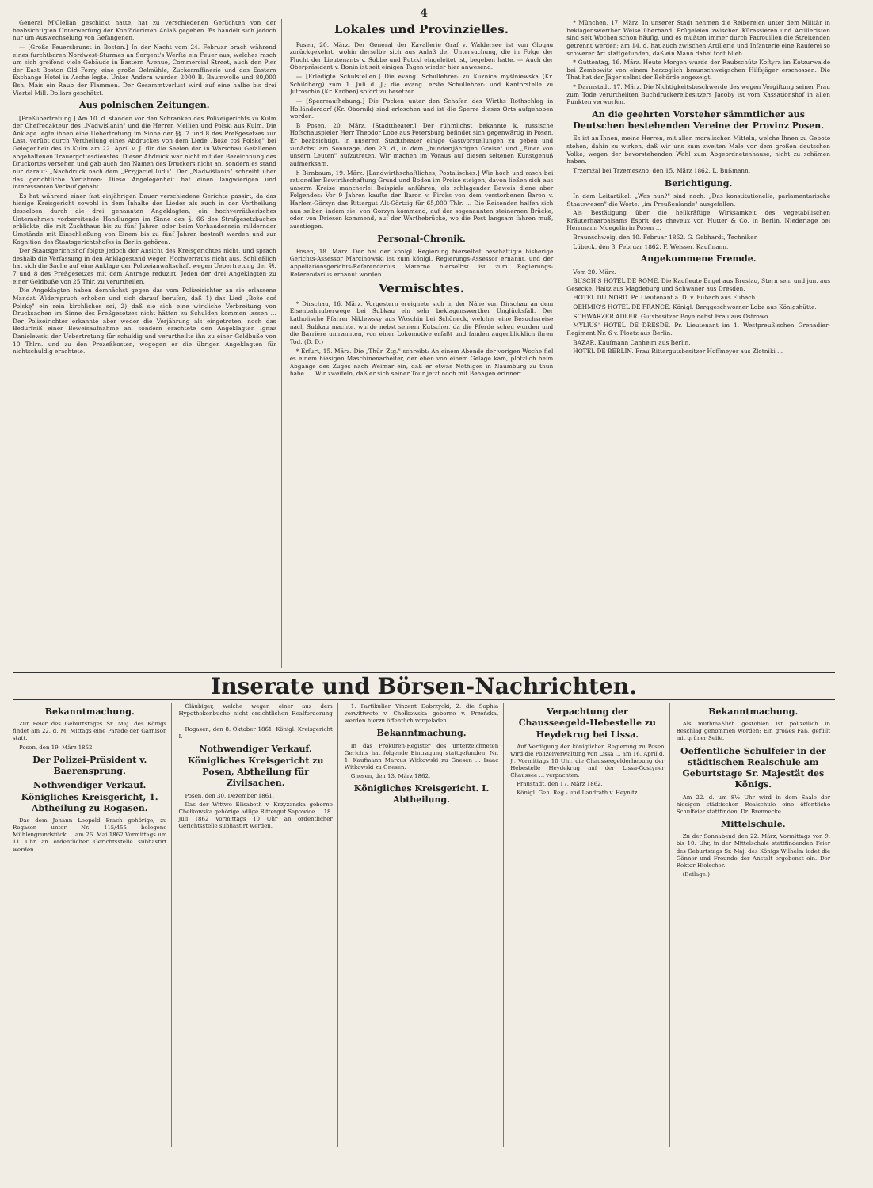4
General M'Clellan geschickt hatte, hat zu verschiedenen Gerüchten von der beabsichtigten Unterwerfung der Konföderirten Anlaß gegeben. Es handelt sich jedoch nur um Auswechselung von Gefangenen.
— [Große Feuersbrunst in Boston.] In der Nacht vom 24. Februar brach während eines furchtbaren Nordwest-Sturmes an Sargent's Werfte ein Feuer aus, welches rasch um sich greifend viele Gebäude in Eastern Avenue, Commercial Street, auch den Pier der East Boston Old Ferry, eine große Oelmühle, Zuckerraffinerie und das Eastern Exchange Hotel in Asche legte. Unter Andern wurden 2000 B. Baumwolle und 80,000 Bsh. Mais ein Raub der Flammen. Der Gesammtverlust wird auf eine halbe bis drei Viertel Mill. Dollars geschätzt.
Aus polnischen Zeitungen.
[Preßübertretung.] Am 10. d. standen vor den Schranken des Polizeigerichts zu Kulm der Chefredakteur des „Nadwiślanin" und die Herren Mellien und Polski aus Kulm. Die Anklage legte ihnen eine Uebertretung im Sinne der §§. 7 und 8 des Preßgesetzes zur Last, verübt durch Vertheilung eines Abdruckes von dem Liede „Boże coś Polskę" bei Gelegenheit des in Kulm am 22. April v. J. für die Seelen der in Warschau Gefallenen abgehaltenen Trauergottesdienstes. Dieser Abdruck war nicht mit der Bezeichnung des Druckortes versehen und gab auch den Namen des Druckers nicht an, sondern es stand nur darauf: „Nachdruck nach dem „Przyjaciel ludu". Der „Nadwiślanin" schreibt über das gerichtliche Verfahren: Diese Angelegenheit hat einen langwierigen und interessanten Verlauf gehabt.
Es hat während einer fast einjährigen Dauer verschiedene Gerichte passirt, da das hiesige Kreisgericht sowohl in dem Inhalte des Liedes als auch in der Vertheilung desselben durch die drei genannten Angeklagten, ein hochverrätherisches Unternehmen vorbereitende Handlungen im Sinne des §. 66 des Strafgesetzbuches erblickte, die mit Zuchthaus bis zu fünf Jahren oder beim Vorhandensein mildernder Umstände mit Einschließung von Einem bis zu fünf Jahren bestraft werden und zur Kognition des Staatsgerichtshofes in Berlin gehören.
Der Staatsgerichtshof folgte jedoch der Ansicht des Kreisgerichtes nicht, und sprach deshalb die Verfassung in den Anklagestand wegen Hochverraths nicht aus. Schließlich hat sich die Sache auf eine Anklage der Polizeianwaltschaft wegen Uebertretung der §§. 7 und 8 des Preßgesetzes mit dem Antrage reduzirt, Jeden der drei Angeklagten zu einer Geldbuße von 25 Thlr. zu verurtheilen.
Die Angeklagten haben demnächst gegen das vom Polizeirichter an sie erlassene Mandat Widerspruch erhoben und sich darauf berufen, daß 1) das Lied „Boże coś Polskę" ein rein kirchliches sei, 2) daß sie sich eine wirkliche Verbreitung von Drucksachen im Sinne des Preßgesetzes nicht hätten zu Schulden kommen lassen ... Der Polizeirichter erkannte aber weder die Verjährung als eingetreten, noch das Bedürfniß einer Beweisaufnahme an, sondern erachtete den Angeklagten Ignaz Danielewski der Uebertretung für schuldig und verurtheilte ihn zu einer Geldbuße von 10 Thlrn. und zu den Prozeßkosten, wogegen er die übrigen Angeklagten für nichtschuldig erachtete.
Lokales und Provinzielles.
Posen, 20. März. Der General der Kavallerie Graf v. Waldersee ist von Glogau zurückgekehrt, wohin derselbe sich aus Anlaß der Untersuchung, die in Folge der Flucht der Lieutenants v. Sobbe und Putzki eingeleitet ist, begeben hatte. — Auch der Oberpräsident v. Bonin ist seit einigen Tagen wieder hier anwesend.
— [Erledigte Schulstellen.] Die evang. Schullehrer- zu Kuznica myślniewska (Kr. Schildberg) zum 1. Juli d. J.; die evang. erste Schullehrer- und Kantorstelle zu Jutroschin (Kr. Kröben) sofort zu besetzen.
— [Sperreaufhebung.] Die Pocken unter den Schafen des Wirths Rothschlag in Holländerdorf (Kr. Obornik) sind erloschen und ist die Sperre dieses Orts aufgehoben worden.
B Posen, 20. März. [Stadttheater.] Der rühmlichst bekannte k. russische Hofschauspieler Herr Theodor Lobe aus Petersburg befindet sich gegenwärtig in Posen. Er beabsichtigt, in unserem Stadttheater einige Gastvorstellungen zu geben und zunächst am Sonntage, den 23. d., in dem „hundertjährigen Greise" und „Einer von unsern Leuten" aufzutreten. Wir machen im Voraus auf diesen seltenen Kunstgenuß aufmerksam.
h Birnbaum, 19. März. [Landwirthschaftliches; Postalisches.] Wie hoch und rasch bei rationeller Bewirthschaftung Grund und Boden im Preise steigen, davon ließen sich aus unserm Kreise mancherlei Beispiele anführen; als schlagender Beweis diene aber Folgendes: Vor 9 Jahren kaufte der Baron v. Fircks von dem verstorbenen Baron v. Harlem-Görzyn das Rittergut Alt-Görtzig für 65,000 Thlr. ... Die Reisenden halfen sich nun selber, indem sie, von Gorzyn kommend, auf der sogenannten steinernen Brücke, oder von Driesen kommend, auf der Warthebrücke, wo die Post langsam fahren muß, ausstiegen.
Personal-Chronik.
Posen, 18. März. Der bei der königl. Regierung hierselbst beschäftigte bisherige Gerichts-Assessor Marcinowski ist zum königl. Regierungs-Assessor ernannt, und der Appellationsgerichts-Referendarius Materne hierselbst ist zum Regierungs-Referendarius ernannt worden.
Vermischtes.
* Dirschau, 16. März. Vorgestern ereignete sich in der Nähe von Dirschau an dem Eisenbahnuberwege bei Subkau ein sehr beklagenswerther Unglücksfall. Der katholische Pfarrer Niklewsky aus Woschin bei Schöneck, welcher eine Besuchsreise nach Subkau machte, wurde nebst seinem Kutscher, da die Pferde scheu wurden und die Barrière umrannten, von einer Lokomotive erfaßt und fanden augenblicklich ihren Tod. (D. D.)
* Erfurt, 15. März. Die „Thür. Ztg." schreibt: An einem Abende der vorigen Woche fiel es einem hiesigen Maschinenarbeiter, der eben von einem Gelage kam, plötzlich beim Abgange des Zuges nach Weimar ein, daß er etwas Nöthiges in Naumburg zu thun habe. ... Wir zweifeln, daß er sich seiner Tour jetzt noch mit Behagen erinnert.
* München, 17. März. In unserer Stadt nehmen die Reibereien unter dem Militär in beklagenswerther Weise überhand. Prügeleien zwischen Kürassieren und Artilleristen sind seit Wochen schon häufig, und es mußten immer durch Patrouillen die Streitenden getrennt werden; am 14. d. hat auch zwischen Artillerie und Infanterie eine Rauferei so schwerer Art stattgefunden, daß ein Mann dabei todt blieb.
* Guttentag, 16. März. Heute Morgen wurde der Raubschütz Koftyra im Kotzurwalde bei Zembowitz von einem herzoglich braunschweigschen Hilfsjäger erschossen. Die That hat der Jäger selbst der Behörde angezeigt.
* Darmstadt, 17. März. Die Nichtigkeitsbeschwerde des wegen Vergiftung seiner Frau zum Tode verurtheilten Buchdruckereibesitzers Jacoby ist vom Kassationshof in allen Punkten verworfen.
An die geehrten Vorsteher sämmtlicher aus Deutschen bestehenden Vereine der Provinz Posen.
Es ist an Ihnen, meine Herren, mit allen moralischen Mitteln, welche Ihnen zu Gebote stehen, dahin zu wirken, daß wir uns zum zweiten Male vor dem großen deutschen Volke, wegen der bevorstehenden Wahl zum Abgeordnetenhause, nicht zu schämen haben.
Trzemżal bei Trzemeszno, den 15. März 1862. L. Bußmann.
Berichtigung.
In dem Leitartikel: „Was nun?" sind nach: „Das konstitutionelle, parlamentarische Staatswesen" die Worte: „im Preußenlande" ausgefallen.
Als Bestätigung über die heilkräftige Wirksamkeit des vegetabilischen Kräuterhaarbalsams Esprit des cheveux von Hutter & Co. in Berlin, Niederlage bei Herrmann Moegelin in Posen ...
Braunschweig, den 10. Februar 1862. G. Gebhardt, Techniker.
Lübeck, den 3. Februar 1862. F. Weisser, Kaufmann.
Angekommene Fremde.
Vom 20. März.
BUSCH'S HOTEL DE ROME. Die Kaufleute Engel aus Breslau, Stern sen. und jun. aus Gesecke, Haitz aus Magdeburg und Schwaner aus Dresden.
HOTEL DU NORD. Pr. Lieutenant a. D. v. Eubach aus Eubach.
OEHMIG'S HOTEL DE FRANCE. Königl. Berggeschworner Lobe aus Königshütte.
SCHWARZER ADLER. Gutsbesitzer Boye nebst Frau aus Ostrowo.
MYLIUS' HOTEL DE DRESDE. Pr. Lieutenant im 1. Westpreußischen Grenadier-Regiment Nr. 6 v. Ploetz aus Berlin.
BAZAR. Kaufmann Canheim aus Berlin.
HOTEL DE BERLIN. Frau Rittergutsbesitzer Hoffmeyer aus Zlotniki ...
Inserate und Börsen-Nachrichten.
Bekanntmachung.
Zur Feier des Geburtstages Sr. Maj. des Königs findet am 22. d. M. Mittags eine Parade der Garnison statt.
Posen, den 19. März 1862.
Der Polizei-Präsident v. Baerensprung.
Nothwendiger Verkauf. Königliches Kreisgericht, 1. Abtheilung zu Rogasen.
Das dem Johann Leopold Brach gehörige, zu Rogasen unter Nr. 115/455 belegene Mühlengrundstück ... am 26. Mai 1862 Vormittags um 11 Uhr an ordentlicher Gerichtsstelle subhastirt werden.
Gläubiger, welche wegen einer aus dem Hypothekenbuche nicht ersichtlichen Realforderung ...
Rogasen, den 8. Oktober 1861. Königl. Kreisgericht I.
Nothwendiger Verkauf. Königliches Kreisgericht zu Posen, Abtheilung für Zivilsachen.
Posen, den 30. Dezember 1861.
Das der Wittwe Elisabeth v. Krzyżanska geborne Chełkowska gehörige adlige Rittergut Sapowice ... 18. Juli 1862 Vormittags 10 Uhr an ordentlicher Gerichtsstelle subhastirt werden.
1. Partikulier Vinzent Dobrzycki, 2. die Sophia verwittwete v. Chełkowska geborne v. Przeńska, werden hierzu öffentlich vorgeladen.
Bekanntmachung.
In das Prokuren-Register des unterzeichneten Gerichts hat folgende Eintragung stattgefunden: Nr. 1. Kaufmann Marcus Witkowski zu Gnesen ... Isaac Witkowski zu Gnesen.
Gnesen, den 13. März 1862.
Königliches Kreisgericht. I. Abtheilung.
Verpachtung der Chausseegeld-Hebestelle zu Heydekrug bei Lissa.
Auf Verfügung der königlichen Regierung zu Posen wird die Polizeiverwaltung von Lissa ... am 16. April d. J., Vormittags 10 Uhr, die Chausseegelderhebung der Hebestelle Heydekrug auf der Lissa-Gostyner Chaussee ... verpachten.
Fraustadt, den 17. März 1862.
Königl. Geh. Reg.- und Landrath v. Heynitz.
Bekanntmachung.
Als muthmaßlich gestohlen ist polizeilich in Beschlag genommen worden: Ein großes Faß, gefüllt mit grüner Seife.
Oeffentliche Schulfeier in der städtischen Realschule am Geburtstage Sr. Majestät des Königs.
Am 22. d. um 8½ Uhr wird in dem Saale der hiesigen städtischen Realschule eine öffentliche Schulfeier stattfinden. Dr. Brennecke.
Mittelschule.
Zu der Sonnabend den 22. März, Vormittags von 9. bis 10. Uhr, in der Mittelschule stattfindenden Feier des Geburtstags Sr. Maj. des Königs Wilhelm ladet die Gönner und Freunde der Anstalt ergebenst ein. Der Rektor Hielscher.
(Beilage.)